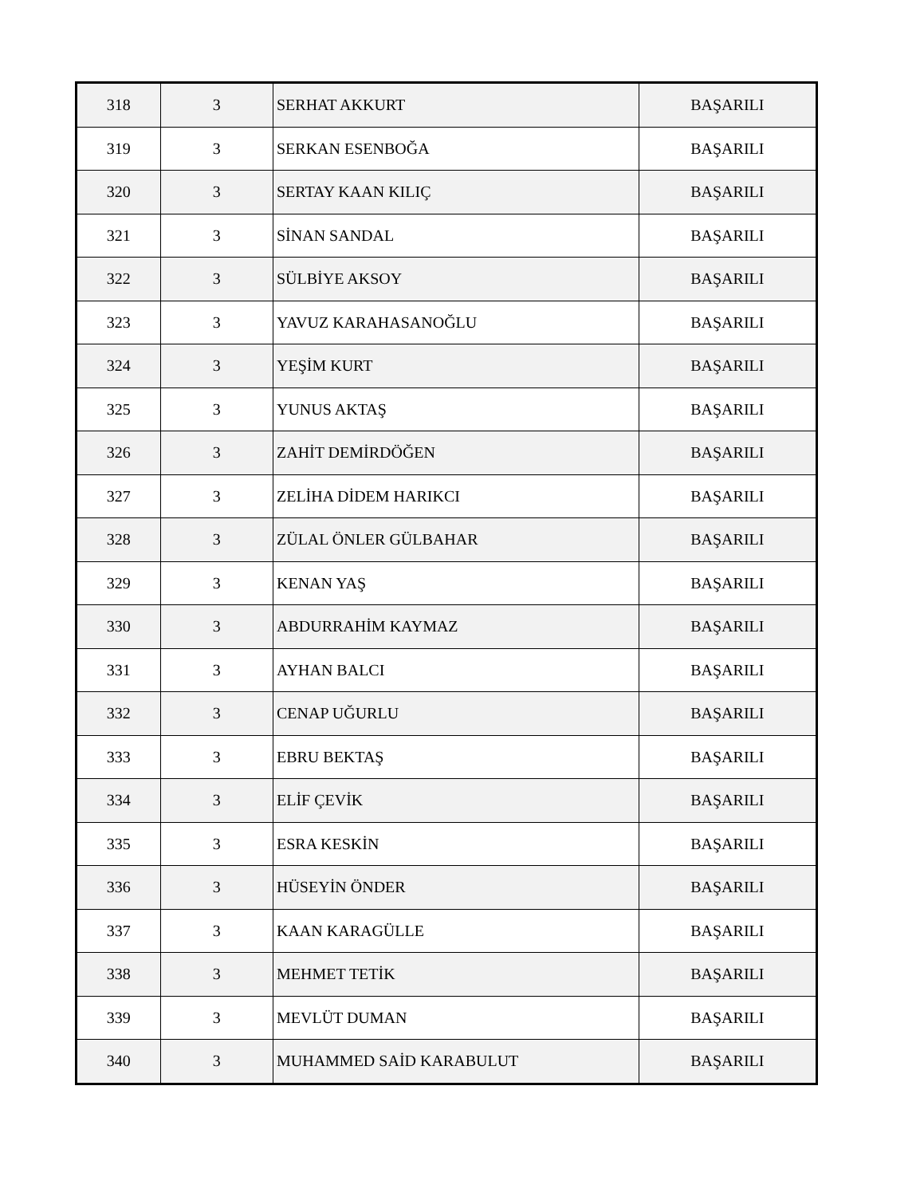| 318 | 3 | SERHAT AKKURT | BAŞARILI |
| 319 | 3 | SERKAN ESENBOĞA | BAŞARILI |
| 320 | 3 | SERTAY KAAN KILIÇ | BAŞARILI |
| 321 | 3 | SİNAN SANDAL | BAŞARILI |
| 322 | 3 | SÜLBİYE AKSOY | BAŞARILI |
| 323 | 3 | YAVUZ KARAHASANOĞLU | BAŞARILI |
| 324 | 3 | YEŞİM KURT | BAŞARILI |
| 325 | 3 | YUNUS AKTAŞ | BAŞARILI |
| 326 | 3 | ZAHİT DEMİRDÖĞEN | BAŞARILI |
| 327 | 3 | ZELİHA DİDEM HARIKCI | BAŞARILI |
| 328 | 3 | ZÜLAL ÖNLER GÜLBAHAR | BAŞARILI |
| 329 | 3 | KENAN YAŞ | BAŞARILI |
| 330 | 3 | ABDURRAHİM KAYMAZ | BAŞARILI |
| 331 | 3 | AYHAN BALCI | BAŞARILI |
| 332 | 3 | CENAP UĞURLU | BAŞARILI |
| 333 | 3 | EBRU BEKTAŞ | BAŞARILI |
| 334 | 3 | ELİF ÇEVİK | BAŞARILI |
| 335 | 3 | ESRA KESKİN | BAŞARILI |
| 336 | 3 | HÜSEYİN ÖNDER | BAŞARILI |
| 337 | 3 | KAAN KARAGÜLLE | BAŞARILI |
| 338 | 3 | MEHMET TETİK | BAŞARILI |
| 339 | 3 | MEVLÜT DUMAN | BAŞARILI |
| 340 | 3 | MUHAMMED SAİD KARABULUT | BAŞARILI |